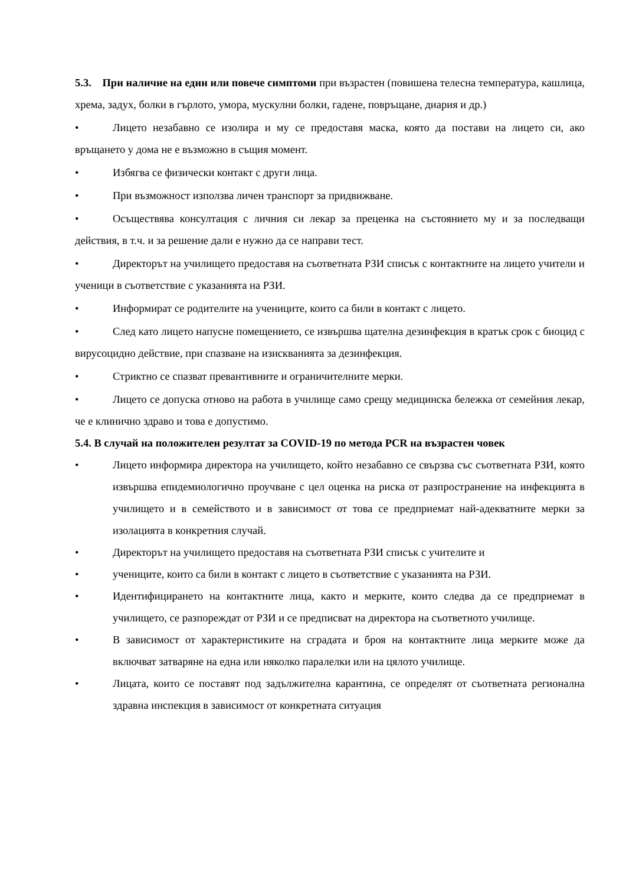5.3. При наличие на един или повече симптоми при възрастен (повишена телесна температура, кашлица, хрема, задух, болки в гърлото, умора, мускулни болки, гадене, повръщане, диария и др.)
• Лицето незабавно се изолира и му се предоставя маска, която да постави на лицето си, ако връщането у дома не е възможно в същия момент.
• Избягва се физически контакт с други лица.
• При възможност използва личен транспорт за придвижване.
• Осъществява консултация с личния си лекар за преценка на състоянието му и за последващи действия, в т.ч. и за решение дали е нужно да се направи тест.
• Директорът на училището предоставя на съответната РЗИ списък с контактните на лицето учители и ученици в съответствие с указанията на РЗИ.
• Информират се родителите на учениците, които са били в контакт с лицето.
• След като лицето напусне помещението, се извършва щателна дезинфекция в кратък срок с биоцид с вирусоцидно действие, при спазване на изискванията за дезинфекция.
• Стриктно се спазват превантивните и ограничителните мерки.
• Лицето се допуска отново на работа в училище само срещу медицинска бележка от семейния лекар, че е клинично здраво и това е допустимо.
5.4. В случай на положителен резултат за COVID-19 по метода PCR на възрастен човек
• Лицето информира директора на училището, който незабавно се свързва със съответната РЗИ, която извършва епидемиологично проучване с цел оценка на риска от разпространение на инфекцията в училището и в семейството и в зависимост от това се предприемат най-адекватните мерки за изолацията в конкретния случай.
• Директорът на училището предоставя на съответната РЗИ списък с учителите и
• учениците, които са били в контакт с лицето в съответствие с указанията на РЗИ.
• Идентифицирането на контактните лица, както и мерките, които следва да се предприемат в училището, се разпореждат от РЗИ и се предписват на директора на съответното училище.
• В зависимост от характеристиките на сградата и броя на контактните лица мерките може да включват затваряне на една или няколко паралелки или на цялото училище.
• Лицата, които се поставят под задължителна карантина, се определят от съответната регионална здравна инспекция в зависимост от конкретната ситуация